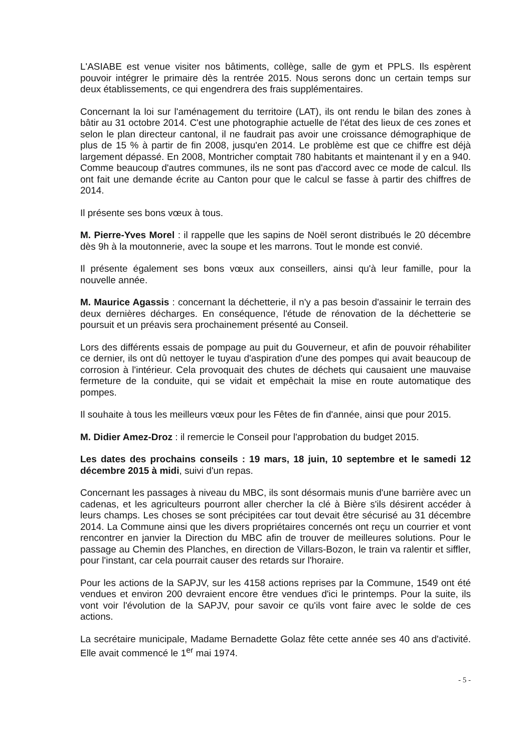L'ASIABE est venue visiter nos bâtiments, collège, salle de gym et PPLS. Ils espèrent pouvoir intégrer le primaire dès la rentrée 2015. Nous serons donc un certain temps sur deux établissements, ce qui engendrera des frais supplémentaires.
Concernant la loi sur l'aménagement du territoire (LAT), ils ont rendu le bilan des zones à bâtir au 31 octobre 2014. C'est une photographie actuelle de l'état des lieux de ces zones et selon le plan directeur cantonal, il ne faudrait pas avoir une croissance démographique de plus de 15 % à partir de fin 2008, jusqu'en 2014. Le problème est que ce chiffre est déjà largement dépassé. En 2008, Montricher comptait 780 habitants et maintenant il y en a 940. Comme beaucoup d'autres communes, ils ne sont pas d'accord avec ce mode de calcul. Ils ont fait une demande écrite au Canton pour que le calcul se fasse à partir des chiffres de 2014.
Il présente ses bons vœux à tous.
M. Pierre-Yves Morel : il rappelle que les sapins de Noël seront distribués le 20 décembre dès 9h à la moutonnerie, avec la soupe et les marrons. Tout le monde est convié.
Il présente également ses bons vœux aux conseillers, ainsi qu'à leur famille, pour la nouvelle année.
M. Maurice Agassis : concernant la déchetterie, il n'y a pas besoin d'assainir le terrain des deux dernières décharges. En conséquence, l'étude de rénovation de la déchetterie se poursuit et un préavis sera prochainement présenté au Conseil.
Lors des différents essais de pompage au puit du Gouverneur, et afin de pouvoir réhabiliter ce dernier, ils ont dû nettoyer le tuyau d'aspiration d'une des pompes qui avait beaucoup de corrosion à l'intérieur. Cela provoquait des chutes de déchets qui causaient une mauvaise fermeture de la conduite, qui se vidait et empêchait la mise en route automatique des pompes.
Il souhaite à tous les meilleurs vœux pour les Fêtes de fin d'année, ainsi que pour 2015.
M. Didier Amez-Droz : il remercie le Conseil pour l'approbation du budget 2015.
Les dates des prochains conseils : 19 mars, 18 juin, 10 septembre et le samedi 12 décembre 2015 à midi, suivi d'un repas.
Concernant les passages à niveau du MBC, ils sont désormais munis d'une barrière avec un cadenas, et les agriculteurs pourront aller chercher la clé à Bière s'ils désirent accéder à leurs champs. Les choses se sont précipitées car tout devait être sécurisé au 31 décembre 2014. La Commune ainsi que les divers propriétaires concernés ont reçu un courrier et vont rencontrer en janvier la Direction du MBC afin de trouver de meilleures solutions. Pour le passage au Chemin des Planches, en direction de Villars-Bozon, le train va ralentir et siffler, pour l'instant, car cela pourrait causer des retards sur l'horaire.
Pour les actions de la SAPJV, sur les 4158 actions reprises par la Commune, 1549 ont été vendues et environ 200 devraient encore être vendues d'ici le printemps. Pour la suite, ils vont voir l'évolution de la SAPJV, pour savoir ce qu'ils vont faire avec le solde de ces actions.
La secrétaire municipale, Madame Bernadette Golaz fête cette année ses 40 ans d'activité. Elle avait commencé le 1<sup>er</sup> mai 1974.
- 5 -